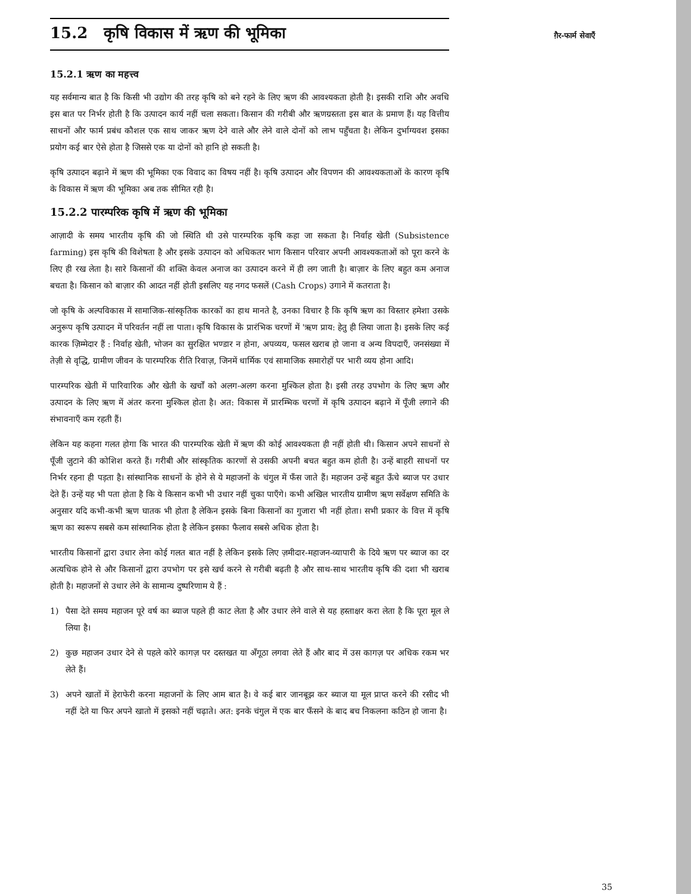ग़ैर-फार्म सेवाएँ
15.2 कृषि विकास में ऋण की भूमिका
15.2.1 ऋण का महत्त्व
यह सर्वमान्य बात है कि किसी भी उद्योग की तरह कृषि को बने रहने के लिए ऋण की आवश्यकता होती है। इसकी राशि और अवधि इस बात पर निर्भर होती है कि उत्पादन कार्य नहीं चला सकता। किसान की गरीबी और ऋणग्रस्तता इस बात के प्रमाण हैं। यह वित्तीय साधनों और फार्म प्रबंध कौशल एक साथ जाकर ऋण देने वाले और लेने वाले दोनों को लाभ पहुँचता है। लेकिन दुर्भाग्यवश इसका प्रयोग कई बार ऐसे होता है जिससे एक या दोनों को हानि हो सकती है।
कृषि उत्पादन बढ़ाने में ऋण की भूमिका एक विवाद का विषय नहीं है। कृषि उत्पादन और विपणन की आवश्यकताओं के कारण कृषि के विकास में ऋण की भूमिका अब तक सीमित रही है।
15.2.2 पारम्परिक कृषि में ऋण की भूमिका
आज़ादी के समय भारतीय कृषि की जो स्थिति थी उसे पारम्परिक कृषि कहा जा सकता है। निर्वाह खेती (Subsistence farming) इस कृषि की विशेषता है और इसके उत्पादन को अधिकतर भाग किसान परिवार अपनी आवश्यकताओं को पूरा करने के लिए ही रख लेता है। सारे किसानों की शक्ति केवल अनाज का उत्पादन करने में ही लग जाती है। बाज़ार के लिए बहुत कम अनाज बचता है। किसान को बाज़ार की आदत नहीं होती इसलिए यह नगद फसलें (Cash Crops) उगाने में कतराता है।
जो कृषि के अल्पविकास में सामाजिक-सांस्कृतिक कारकों का हाथ मानते है, उनका विचार है कि कृषि ऋण का विस्तार हमेशा उसके अनुरूप कृषि उत्पादन में परिवर्तन नहीं ला पाता। कृषि विकास के प्रारंभिक चरणों में 'ऋण प्राय: हेतु ही लिया जाता है। इसके लिए कई कारक ज़िम्मेदार हैं : निर्वाह खेती, भोजन का सुरक्षित भण्डार न होना, अपव्यय, फसल खराब हो जाना व अन्य विपदाएँ, जनसंख्या में तेज़ी से वृद्धि, ग्रामीण जीवन के पारम्परिक रीति रिवाज़, जिनमें धार्मिक एवं सामाजिक समारोहों पर भारी व्यय होना आदि।
पारम्परिक खेती में पारिवारिक और खेती के खर्चों को अलग-अलग करना मुश्किल होता है। इसी तरह उपभोग के लिए ऋण और उत्पादन के लिए ऋण में अंतर करना मुश्किल होता है। अत: विकास में प्रारम्भिक चरणों में कृषि उत्पादन बढ़ाने में पूँजी लगाने की संभावनाएँ कम रहती हैं।
लेकिन यह कहना गलत होगा कि भारत की पारम्परिक खेती में ऋण की कोई आवश्यकता ही नहीं होती थी। किसान अपने साधनों से पूँजी जुटाने की कोशिश करते हैं। गरीबी और सांस्कृतिक कारणों से उसकी अपनी बचत बहुत कम होती है। उन्हें बाहरी साधनों पर निर्भर रहना ही पड़ता है। सांस्थानिक साधनों के होने से ये महाजनों के चंगुल में फँस जाते हैं। महाजन उन्हें बहुत ऊँचे ब्याज पर उधार देते हैं। उन्हें यह भी पता होता है कि ये किसान कभी भी उधार नहीं चुका पाएँगे। कभी अखिल भारतीय ग्रामीण ऋण सर्वेक्षण समिति के अनुसार यदि कभी-कभी ऋण घातक भी होता है लेकिन इसके बिना किसानों का गुजारा भी नहीं होता। सभी प्रकार के वित्त में कृषि ऋण का स्वरूप सबसे कम सांस्थानिक होता है लेकिन इसका फैलाव सबसे अधिक होता है।
भारतीय किसानों द्वारा उधार लेना कोई गलत बात नहीं है लेकिन इसके लिए ज़मीदार-महाजन-व्यापारी के दिये ऋण पर ब्याज का दर अत्यधिक होने से और किसानों द्वारा उपभोग पर इसे खर्च करने से गरीबी बढ़ती है और साथ-साथ भारतीय कृषि की दशा भी खराब होती है। महाजनों से उधार लेने के सामान्य दुष्परिणाम ये हैं :
1) पैसा देते समय महाजन पूरे वर्ष का ब्याज पहले ही काट लेता है और उधार लेने वाले से यह हस्ताक्षर करा लेता है कि पूरा मूल ले लिया है।
2) कुछ महाजन उधार देने से पहले कोरे कागज़ पर दस्तखत या अँगूठा लगवा लेते हैं और बाद में उस कागज़ पर अधिक रकम भर लेते हैं।
3) अपने खातों में हेराफेरी करना महाजनों के लिए आम बात है। वे कई बार जानबूझ कर ब्याज या मूल प्राप्त करने की रसीद भी नहीं देते या फिर अपने खातो में इसको नहीं चढ़ाते। अत: इनके चंगुल में एक बार फँसने के बाद बच निकलना कठिन हो जाना है।
35